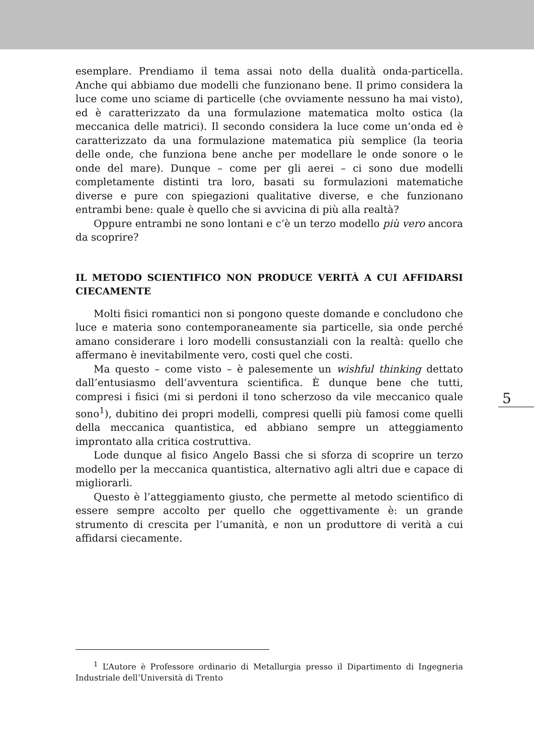esemplare. Prendiamo il tema assai noto della dualità onda-particella. Anche qui abbiamo due modelli che funzionano bene. Il primo considera la luce come uno sciame di particelle (che ovviamente nessuno ha mai visto), ed è caratterizzato da una formulazione matematica molto ostica (la meccanica delle matrici). Il secondo considera la luce come un’onda ed è caratterizzato da una formulazione matematica più semplice (la teoria delle onde, che funziona bene anche per modellare le onde sonore o le onde del mare). Dunque – come per gli aerei – ci sono due modelli completamente distinti tra loro, basati su formulazioni matematiche diverse e pure con spiegazioni qualitative diverse, e che funzionano entrambi bene: quale è quello che si avvicina di più alla realtà?
Oppure entrambi ne sono lontani e c’è un terzo modello più vero ancora da scoprire?
IL METODO SCIENTIFICO NON PRODUCE VERITÀ A CUI AFFIDARSI CIECAMENTE
Molti fisici romantici non si pongono queste domande e concludono che luce e materia sono contemporaneamente sia particelle, sia onde perché amano considerare i loro modelli consustanziali con la realtà: quello che affermano è inevitabilmente vero, costi quel che costi.
Ma questo – come visto – è palesemente un wishful thinking dettato dall’entusiasmo dell’avventura scientifica. È dunque bene che tutti, compresi i fisici (mi si perdoni il tono scherzoso da vile meccanico quale sono<sup>1</sup>), dubitino dei propri modelli, compresi quelli più famosi come quelli della meccanica quantistica, ed abbiano sempre un atteggiamento improntato alla critica costruttiva.
Lode dunque al fisico Angelo Bassi che si sforza di scoprire un terzo modello per la meccanica quantistica, alternativo agli altri due e capace di migliorarli.
Questo è l’atteggiamento giusto, che permette al metodo scientifico di essere sempre accolto per quello che oggettivamente è: un grande strumento di crescita per l’umanità, e non un produttore di verità a cui affidarsi ciecamente.
5
<sup>1</sup> L’Autore è Professore ordinario di Metallurgia presso il Dipartimento di Ingegneria Industriale dell’Università di Trento